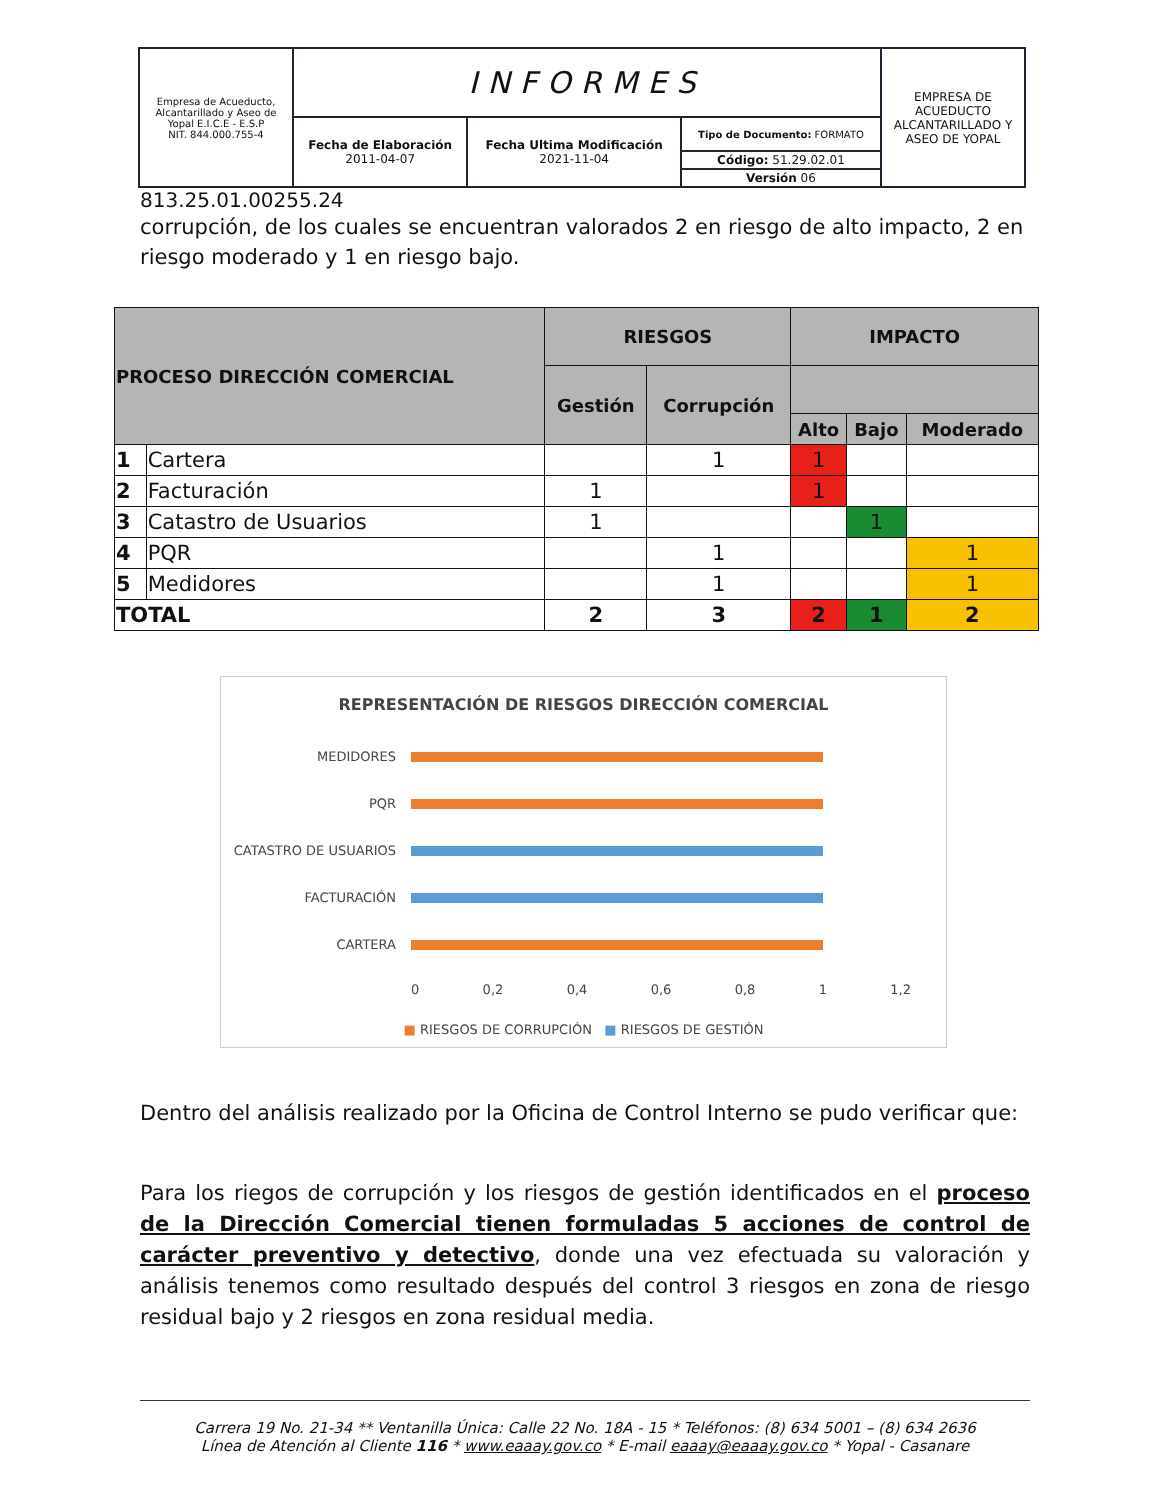| Empresa de Acueducto, Alcantarillado y Aseo de Yopal E.I.C.E - E.S.P NIT. 844.000.755-4 | INFORMES | | | EMPRESA DE ACUEDUCTO ALCANTARILLADO Y ASEO DE YOPAL |
| | Fecha de Elaboración 2011-04-07 | Fecha Ultima Modificación 2021-11-04 | Tipo de Documento: FORMATO | |
| | | | Código: 51.29.02.01 | |
| | | | Versión 06 | |
813.25.01.00255.24
corrupción, de los cuales se encuentran valorados 2 en riesgo de alto impacto, 2 en riesgo moderado y 1 en riesgo bajo.
| PROCESO DIRECCIÓN COMERCIAL | | RIESGOS | | IMPACTO | | |
| --- | --- | --- | --- | --- | --- | --- |
| | | Gestión | Corrupción | | | |
| | | | | Alto | Bajo | Moderado |
| 1 | Cartera | | 1 | 1 | | |
| 2 | Facturación | 1 | | 1 | | |
| 3 | Catastro de Usuarios | 1 | | | 1 | |
| 4 | PQR | | 1 | | | 1 |
| 5 | Medidores | | 1 | | | 1 |
| TOTAL | | 2 | 3 | 2 | 1 | 2 |
REPRESENTACIÓN DE RIESGOS DIRECCIÓN COMERCIAL
MEDIDORES
PQR
CATASTRO DE USUARIOS
FACTURACIÓN
CARTERA
0 0,2 0,4 0,6 0,8 1 1,2
■ RIESGOS DE CORRUPCIÓN ■ RIESGOS DE GESTIÓN
Dentro del análisis realizado por la Oficina de Control Interno se pudo verificar que:
Para los riegos de corrupción y los riesgos de gestión identificados en el proceso de la Dirección Comercial tienen formuladas 5 acciones de control de carácter preventivo y detectivo, donde una vez efectuada su valoración y análisis tenemos como resultado después del control 3 riesgos en zona de riesgo residual bajo y 2 riesgos en zona residual media.
Carrera 19 No. 21-34 ** Ventanilla Única: Calle 22 No. 18A - 15 * Teléfonos: (8) 634 5001 – (8) 634 2636
Línea de Atención al Cliente 116 * www.eaaay.gov.co * E-mail eaaay@eaaay.gov.co * Yopal - Casanare